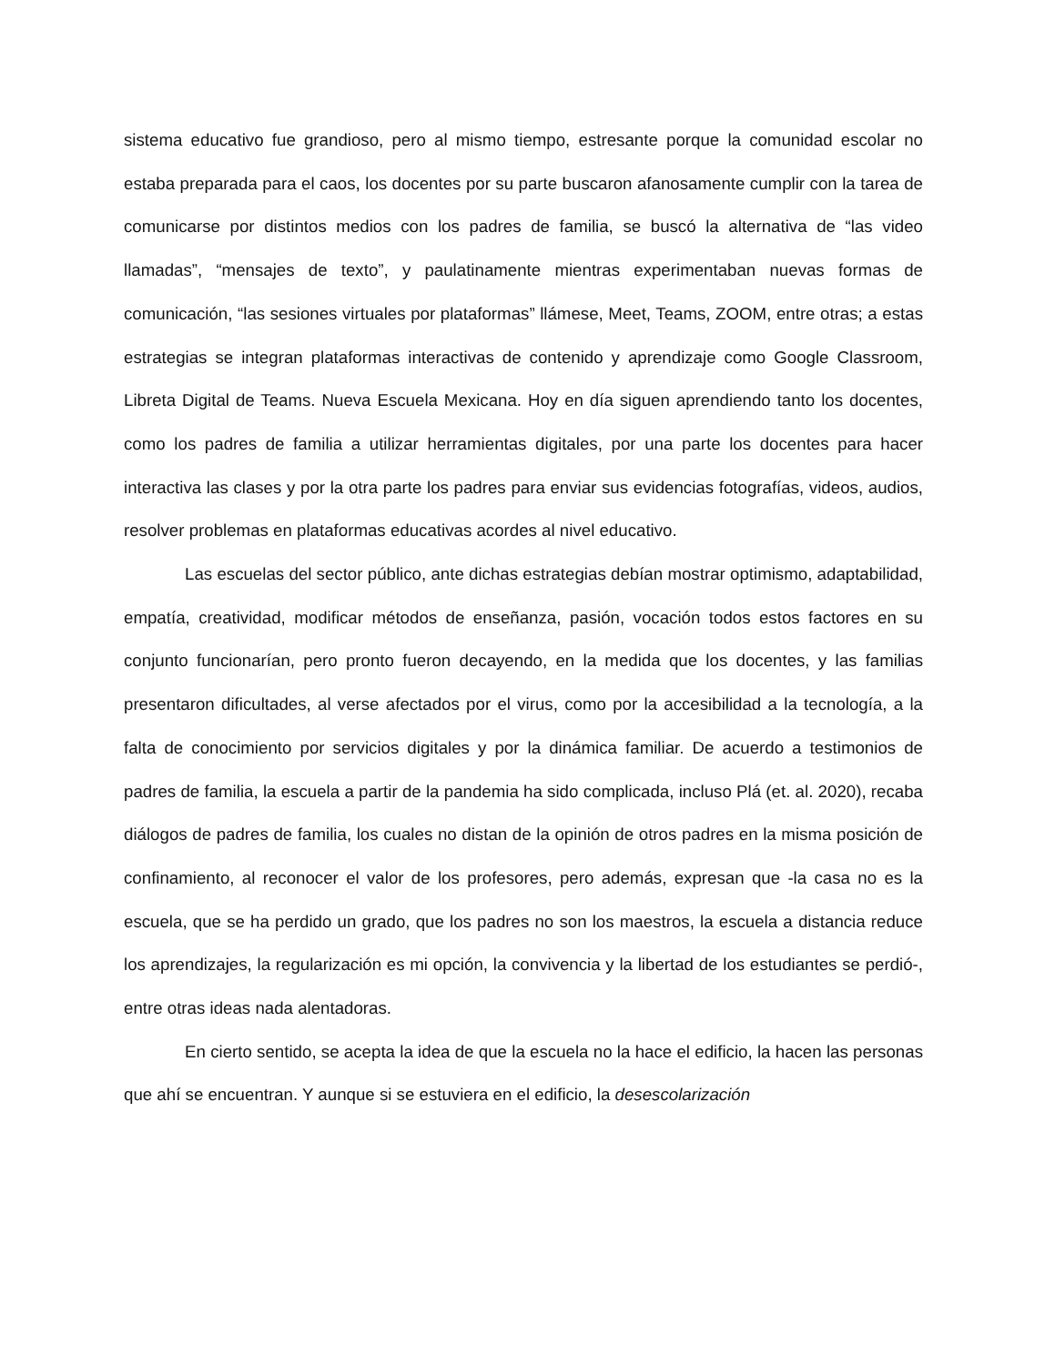sistema educativo fue grandioso, pero al mismo tiempo, estresante porque la comunidad escolar no estaba preparada para el caos, los docentes por su parte buscaron afanosamente cumplir con la tarea de comunicarse por distintos medios con los padres de familia, se buscó la alternativa de “las video llamadas”, “mensajes de texto”, y paulatinamente mientras experimentaban nuevas formas de comunicación, “las sesiones virtuales por plataformas” llámese, Meet, Teams, ZOOM, entre otras; a estas estrategias se integran plataformas interactivas de contenido y aprendizaje como Google Classroom, Libreta Digital de Teams. Nueva Escuela Mexicana. Hoy en día siguen aprendiendo tanto los docentes, como los padres de familia a utilizar herramientas digitales, por una parte los docentes para hacer interactiva las clases y por la otra parte los padres para enviar sus evidencias fotografías, videos, audios, resolver problemas en plataformas educativas acordes al nivel educativo.
Las escuelas del sector público, ante dichas estrategias debían mostrar optimismo, adaptabilidad, empatía, creatividad, modificar métodos de enseñanza, pasión, vocación todos estos factores en su conjunto funcionarían, pero pronto fueron decayendo, en la medida que los docentes, y las familias presentaron dificultades, al verse afectados por el virus, como por la accesibilidad a la tecnología, a la falta de conocimiento por servicios digitales y por la dinámica familiar. De acuerdo a testimonios de padres de familia, la escuela a partir de la pandemia ha sido complicada, incluso Plá (et. al. 2020), recaba diálogos de padres de familia, los cuales no distan de la opinión de otros padres en la misma posición de confinamiento, al reconocer el valor de los profesores, pero además, expresan que -la casa no es la escuela, que se ha perdido un grado, que los padres no son los maestros, la escuela a distancia reduce los aprendizajes, la regularización es mi opción, la convivencia y la libertad de los estudiantes se perdió-, entre otras ideas nada alentadoras.
En cierto sentido, se acepta la idea de que la escuela no la hace el edificio, la hacen las personas que ahí se encuentran. Y aunque si se estuviera en el edificio, la desescolarización